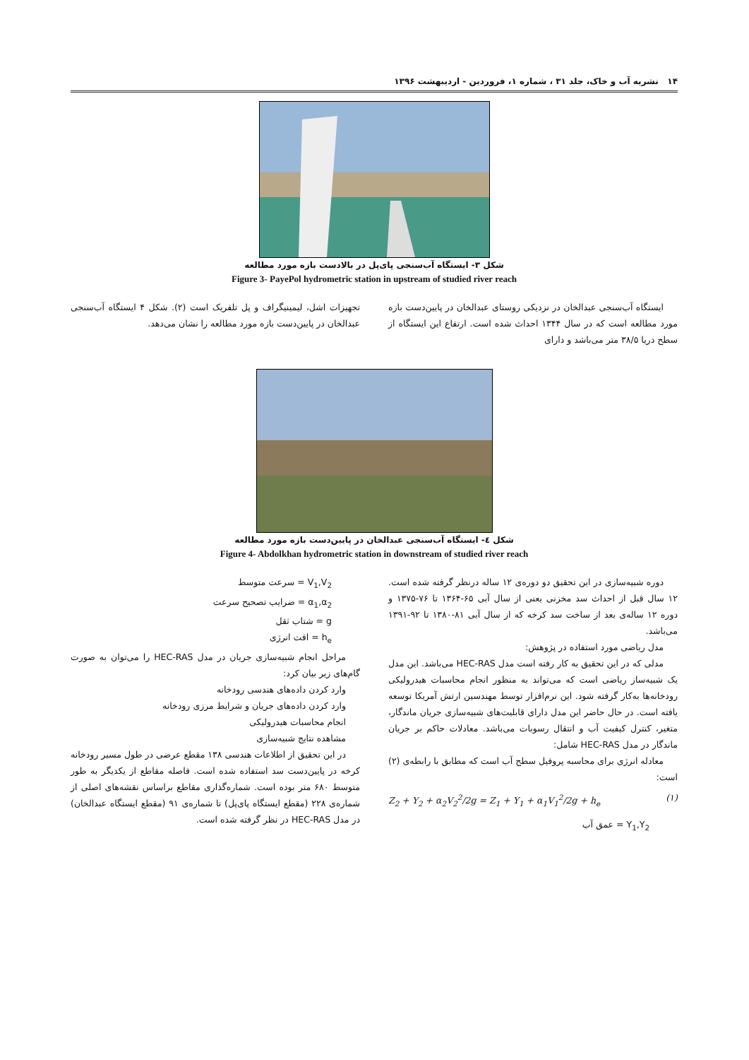۱۴ نشریه آب و خاک، جلد ۳۱ ، شماره ۱، فروردین - اردیبهشت ۱۳۹۶
شکل ۳- ایستگاه آب‌سنجی پای‌پل در بالادست بازه مورد مطالعه
Figure 3- PayePol hydrometric station in upstream of studied river reach
ایستگاه آب‌سنجی عبدالخان در نزدیکی روستای عبدالخان در پایین‌دست بازه مورد مطالعه است که در سال ۱۳۴۴ احداث شده است. ارتفاع این ایستگاه از سطح دریا ۳۸/۵ متر می‌باشد و دارای
تجهیزات اشل، لیمینیگراف و پل تلفریک است (۲). شکل ۴ ایستگاه آب‌سنجی عبدالخان در پایین‌دست بازه مورد مطالعه را نشان می‌دهد.
شکل ٤- ایستگاه آب‌سنجی عبدالخان در پایین‌دست بازه مورد مطالعه
Figure 4- Abdolkhan hydrometric station in downstream of studied river reach
دوره شبیه‌سازی در این تحقیق دو دوره‌ی ۱۲ ساله درنظر گرفته شده است. ۱۲ سال قبل از احداث سد مخزنی یعنی از سال آبی ۶۵-۱۳۶۴ تا ۷۶-۱۳۷۵ و دوره ۱۲ ساله‌ی بعد از ساخت سد کرخه که از سال آبی ۸۱-۱۳۸۰ تا ۹۲-۱۳۹۱ می‌باشد.
مدل ریاضی مورد استفاده در پژوهش:
مدلی که در این تحقیق به کار رفته است مدل HEC-RAS می‌باشد. این مدل یک شبیه‌ساز ریاضی است که می‌تواند به منظور انجام محاسبات هیدرولیکی رودخانه‌ها به‌کار گرفته شود. این نرم‌افزار توسط مهندسین ارتش آمریکا توسعه یافته است. در حال حاضر این مدل دارای قابلیت‌های شبیه‌سازی جریان ماندگار، متغیر، کنترل کیفیت آب و انتقال رسوبات می‌باشد. معادلات حاکم بر جریان ماندگار در مدل HEC-RAS شامل:
معادله انرژی برای محاسبه پروفیل سطح آب است که مطابق با رابطه‌ی (۲) است:
Z<sub>2</sub> + Y<sub>2</sub> + α<sub>2</sub>V<sub>2</sub><sup>2</sup>/2g = Z<sub>1</sub> + Y<sub>1</sub> + α<sub>1</sub>V<sub>1</sub><sup>2</sup>/2g + h<sub>e</sub> (۱)
Y<sub>1</sub>,Y<sub>2</sub> = عمق آب
V<sub>1</sub>,V<sub>2</sub> = سرعت متوسط
α<sub>1</sub>,α<sub>2</sub> = ضرایب تصحیح سرعت
g = شتاب ثقل
h<sub>e</sub> = افت انرژی
مراحل انجام شبیه‌سازی جریان در مدل HEC-RAS را می‌توان به صورت گام‌های زیر بیان کرد:
وارد کردن داده‌های هندسی رودخانه
وارد کردن داده‌های جریان و شرایط مرزی رودخانه
انجام محاسبات هیدرولیکی
مشاهده نتایج شبیه‌سازی
در این تحقیق از اطلاعات هندسی ۱۳۸ مقطع عرضی در طول مسیر رودخانه کرخه در پایین‌دست سد استفاده شده است. فاصله مقاطع از یکدیگر به طور متوسط ۶۸۰ متر بوده است. شماره‌گذاری مقاطع براساس نقشه‌های اصلی از شماره‌ی ۲۲۸ (مقطع ایستگاه پای‌پل) تا شماره‌ی ۹۱ (مقطع ایستگاه عبدالخان) در مدل HEC-RAS در نظر گرفته شده است.